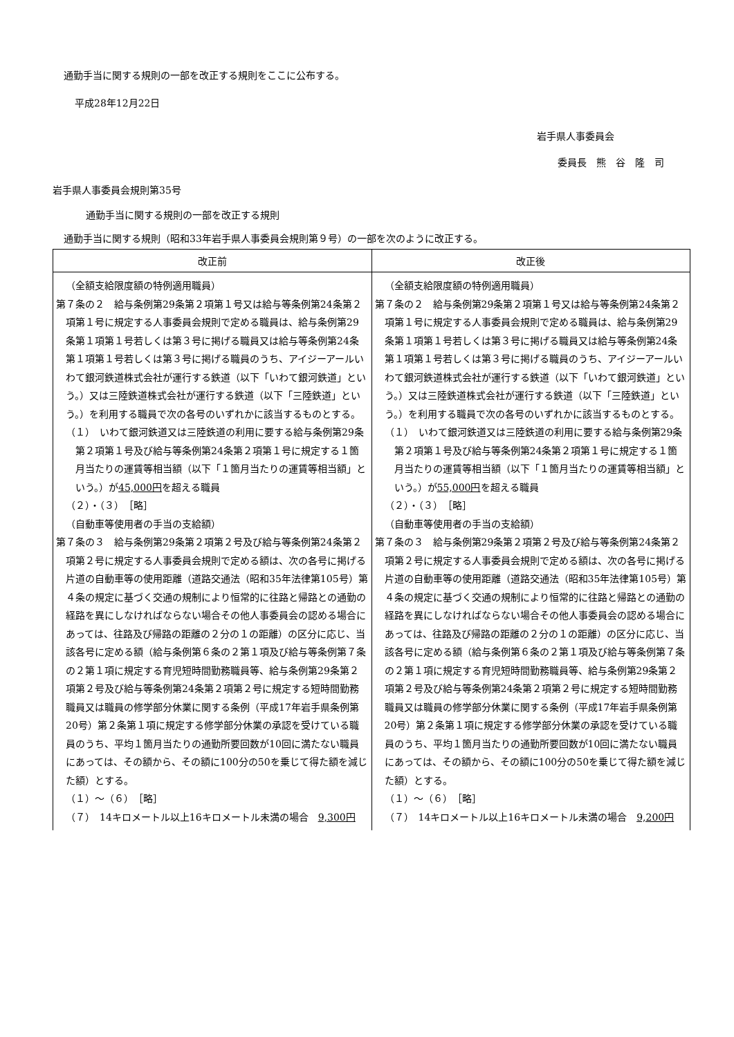通勤手当に関する規則の一部を改正する規則をここに公布する。
平成28年12月22日
岩手県人事委員会
委員長　熊　谷　隆　司
岩手県人事委員会規則第35号
通勤手当に関する規則の一部を改正する規則
通勤手当に関する規則（昭和33年岩手県人事委員会規則第９号）の一部を次のように改正する。
| 改正前 | 改正後 |
| --- | --- |
| （全額支給限度額の特例適用職員） 第７条の２ 給与条例第29条第２項第１号又は給与等条例第24条第２項第１号に規定する人事委員会規則で定める職員は、給与条例第29条第１項第１号若しくは第３号に掲げる職員又は給与等条例第24条第１項第１号若しくは第３号に掲げる職員のうち、アイジーアールいわて銀河鉄道株式会社が運行する鉄道（以下「いわて銀河鉄道」という。）又は三陸鉄道株式会社が運行する鉄道（以下「三陸鉄道」という。）を利用する職員で次の各号のいずれかに該当するものとする。 （１） いわて銀河鉄道又は三陸鉄道の利用に要する給与条例第29条第２項第１号及び給与等条例第24条第２項第１号に規定する１箇月当たりの運賃等相当額（以下「１箇月当たりの運賃等相当額」という。）が 45,000円 を超える職員 （２）・（３） ［略］ （自動車等使用者の手当の支給額） 第７条の３ 給与条例第29条第２項第２号及び給与等条例第24条第２項第２号に規定する人事委員会規則で定める額は、次の各号に掲げる片道の自動車等の使用距離（道路交通法（昭和35年法律第105号）第４条の規定に基づく交通の規制により恒常的に往路と帰路との通勤の経路を異にしなければならない場合その他人事委員会の認める場合にあっては、往路及び帰路の距離の２分の１の距離）の区分に応じ、当該各号に定める額（給与条例第６条の２第１項及び給与等条例第７条の２第１項に規定する育児短時間勤務職員等、給与条例第29条第２項第２号及び給与等条例第24条第２項第２号に規定する短時間勤務職員又は職員の修学部分休業に関する条例（平成17年岩手県条例第20号）第２条第１項に規定する修学部分休業の承認を受けている職員のうち、平均１箇月当たりの通勤所要回数が10回に満たない職員にあっては、その額から、その額に100分の50を乗じて得た額を減じた額）とする。 （１）～（６） ［略］ （７） 14キロメートル以上16キロメートル未満の場合 9,300円 | （全額支給限度額の特例適用職員） 第７条の２ 給与条例第29条第２項第１号又は給与等条例第24条第２項第１号に規定する人事委員会規則で定める職員は、給与条例第29条第１項第１号若しくは第３号に掲げる職員又は給与等条例第24条第１項第１号若しくは第３号に掲げる職員のうち、アイジーアールいわて銀河鉄道株式会社が運行する鉄道（以下「いわて銀河鉄道」という。）又は三陸鉄道株式会社が運行する鉄道（以下「三陸鉄道」という。）を利用する職員で次の各号のいずれかに該当するものとする。 （１） いわて銀河鉄道又は三陸鉄道の利用に要する給与条例第29条第２項第１号及び給与等条例第24条第２項第１号に規定する１箇月当たりの運賃等相当額（以下「１箇月当たりの運賃等相当額」という。）が 55,000円 を超える職員 （２）・（３） ［略］ （自動車等使用者の手当の支給額） 第７条の３ 給与条例第29条第２項第２号及び給与等条例第24条第２項第２号に規定する人事委員会規則で定める額は、次の各号に掲げる片道の自動車等の使用距離（道路交通法（昭和35年法律第105号）第４条の規定に基づく交通の規制により恒常的に往路と帰路との通勤の経路を異にしなければならない場合その他人事委員会の認める場合にあっては、往路及び帰路の距離の２分の１の距離）の区分に応じ、当該各号に定める額（給与条例第６条の２第１項及び給与等条例第７条の２第１項に規定する育児短時間勤務職員等、給与条例第29条第２項第２号及び給与等条例第24条第２項第２号に規定する短時間勤務職員又は職員の修学部分休業に関する条例（平成17年岩手県条例第20号）第２条第１項に規定する修学部分休業の承認を受けている職員のうち、平均１箇月当たりの通勤所要回数が10回に満たない職員にあっては、その額から、その額に100分の50を乗じて得た額を減じた額）とする。 （１）～（６） ［略］ （７） 14キロメートル以上16キロメートル未満の場合 9,200円 |